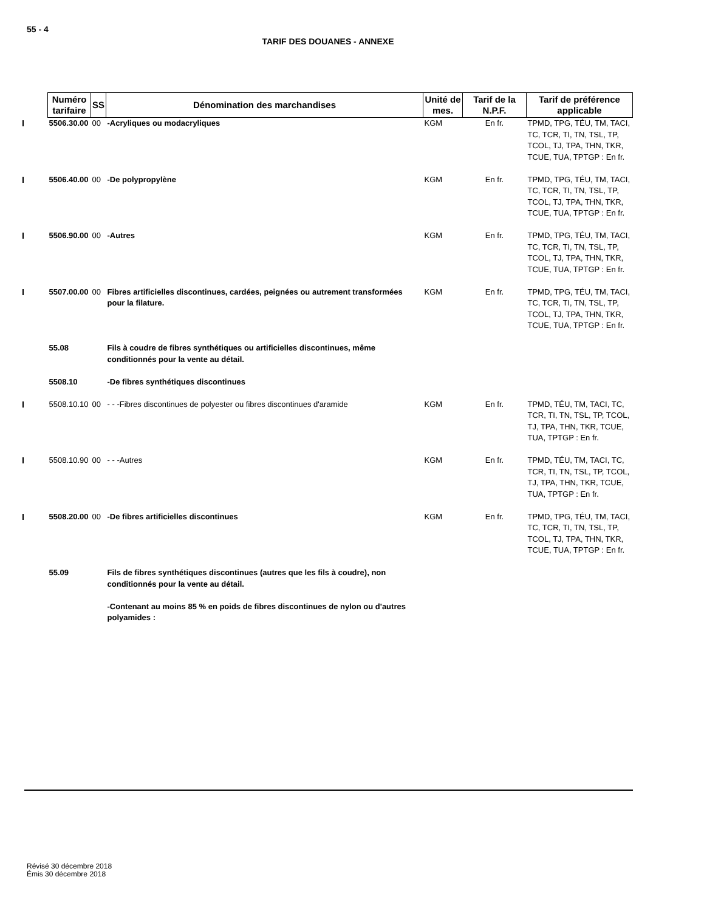55 - 4
TARIF DES DOUANES - ANNEXE
| Numéro tarifaire | SS | Dénomination des marchandises | Unité de mes. | Tarif de la N.P.F. | Tarif de préférence applicable |
| --- | --- | --- | --- | --- | --- |
| 5506.30.00 | 00 | -Acryliques ou modacryliques | KGM | En fr. | TPMD, TPG, TÉU, TM, TACI, TC, TCR, TI, TN, TSL, TP, TCOL, TJ, TPA, THN, TKR, TCUE, TUA, TPTGP : En fr. |
| 5506.40.00 | 00 | -De polypropylène | KGM | En fr. | TPMD, TPG, TÉU, TM, TACI, TC, TCR, TI, TN, TSL, TP, TCOL, TJ, TPA, THN, TKR, TCUE, TUA, TPTGP : En fr. |
| 5506.90.00 | 00 | -Autres | KGM | En fr. | TPMD, TPG, TÉU, TM, TACI, TC, TCR, TI, TN, TSL, TP, TCOL, TJ, TPA, THN, TKR, TCUE, TUA, TPTGP : En fr. |
| 5507.00.00 | 00 | Fibres artificielles discontinues, cardées, peignées ou autrement transformées pour la filature. | KGM | En fr. | TPMD, TPG, TÉU, TM, TACI, TC, TCR, TI, TN, TSL, TP, TCOL, TJ, TPA, THN, TKR, TCUE, TUA, TPTGP : En fr. |
| 55.08 | | Fils à coudre de fibres synthétiques ou artificielles discontinues, même conditionnés pour la vente au détail. | | | |
| 5508.10 | | -De fibres synthétiques discontinues | | | |
| 5508.10.10 | 00 | - - -Fibres discontinues de polyester ou fibres discontinues d'aramide | KGM | En fr. | TPMD, TÉU, TM, TACI, TC, TCR, TI, TN, TSL, TP, TCOL, TJ, TPA, THN, TKR, TCUE, TUA, TPTGP : En fr. |
| 5508.10.90 | 00 | - - -Autres | KGM | En fr. | TPMD, TÉU, TM, TACI, TC, TCR, TI, TN, TSL, TP, TCOL, TJ, TPA, THN, TKR, TCUE, TUA, TPTGP : En fr. |
| 5508.20.00 | 00 | -De fibres artificielles discontinues | KGM | En fr. | TPMD, TPG, TÉU, TM, TACI, TC, TCR, TI, TN, TSL, TP, TCOL, TJ, TPA, THN, TKR, TCUE, TUA, TPTGP : En fr. |
| 55.09 | | Fils de fibres synthétiques discontinues (autres que les fils à coudre), non conditionnés pour la vente au détail. | | | |
| | | -Contenant au moins 85 % en poids de fibres discontinues de nylon ou d'autres polyamides : | | | |
Révisé 30 décembre 2018
Émis 30 décembre 2018